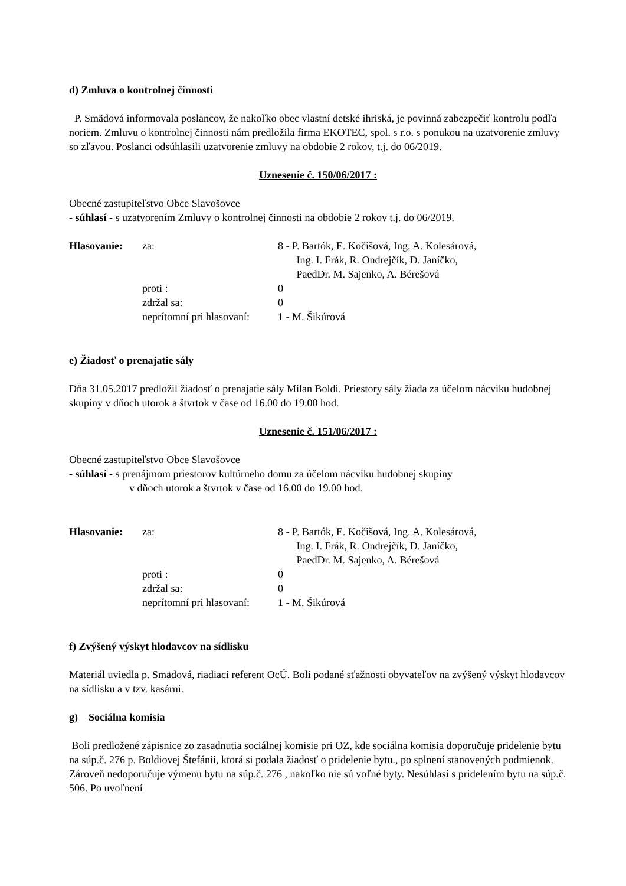d) Zmluva o kontrolnej činnosti
P. Smädová informovala poslancov, že nakoľko obec vlastní detské ihriská, je povinná zabezpečiť kontrolu podľa noriem. Zmluvu o kontrolnej činnosti nám predložila firma EKOTEC, spol. s r.o. s ponukou na uzatvorenie zmluvy so zľavou. Poslanci odsúhlasili uzatvorenie zmluvy na obdobie 2 rokov, t.j. do 06/2019.
Uznesenie č. 150/06/2017 :
Obecné zastupiteľstvo Obce Slavošovce
- súhlasí - s uzatvorením Zmluvy o kontrolnej činnosti na obdobie 2 rokov t.j. do 06/2019.
| Hlasovanie: | za: | 8 - P. Bartók, E. Kočišová, Ing. A. Kolesárová, Ing. I. Frák, R. Ondrejčík, D. Janíčko, PaedDr. M. Sajenko, A. Bérešová |
| | proti : | 0 |
| | zdržal sa: | 0 |
| | neprítomní pri hlasovaní: | 1 - M. Šikúrová |
e) Žiadosť o prenajatie sály
Dňa 31.05.2017 predložil žiadosť o prenajatie sály Milan Boldi. Priestory sály žiada za účelom nácviku hudobnej skupiny v dňoch utorok a štvrtok v čase od 16.00 do 19.00 hod.
Uznesenie č. 151/06/2017 :
Obecné zastupiteľstvo Obce Slavošovce
- súhlasí - s prenájmom priestorov kultúrneho domu za účelom nácviku hudobnej skupiny
v dňoch utorok a štvrtok v čase od 16.00 do 19.00 hod.
| Hlasovanie: | za: | 8 - P. Bartók, E. Kočišová, Ing. A. Kolesárová, Ing. I. Frák, R. Ondrejčík, D. Janíčko, PaedDr. M. Sajenko, A. Bérešová |
| | proti : | 0 |
| | zdržal sa: | 0 |
| | neprítomní pri hlasovaní: | 1 - M. Šikúrová |
f) Zvýšený výskyt hlodavcov na sídlisku
Materiál uviedla p. Smädová, riadiaci referent OcÚ. Boli podané sťažnosti obyvateľov na zvýšený výskyt hlodavcov na sídlisku a v tzv. kasárni.
g) Sociálna komisia
Boli predložené zápisnice zo zasadnutia sociálnej komisie pri OZ, kde sociálna komisia doporučuje pridelenie bytu na súp.č. 276 p. Boldiovej Štefánii, ktorá si podala žiadosť o pridelenie bytu., po splnení stanovených podmienok. Zároveň nedoporučuje výmenu bytu na súp.č. 276 , nakoľko nie sú voľné byty. Nesúhlasí s pridelením bytu na súp.č. 506. Po uvoľnení